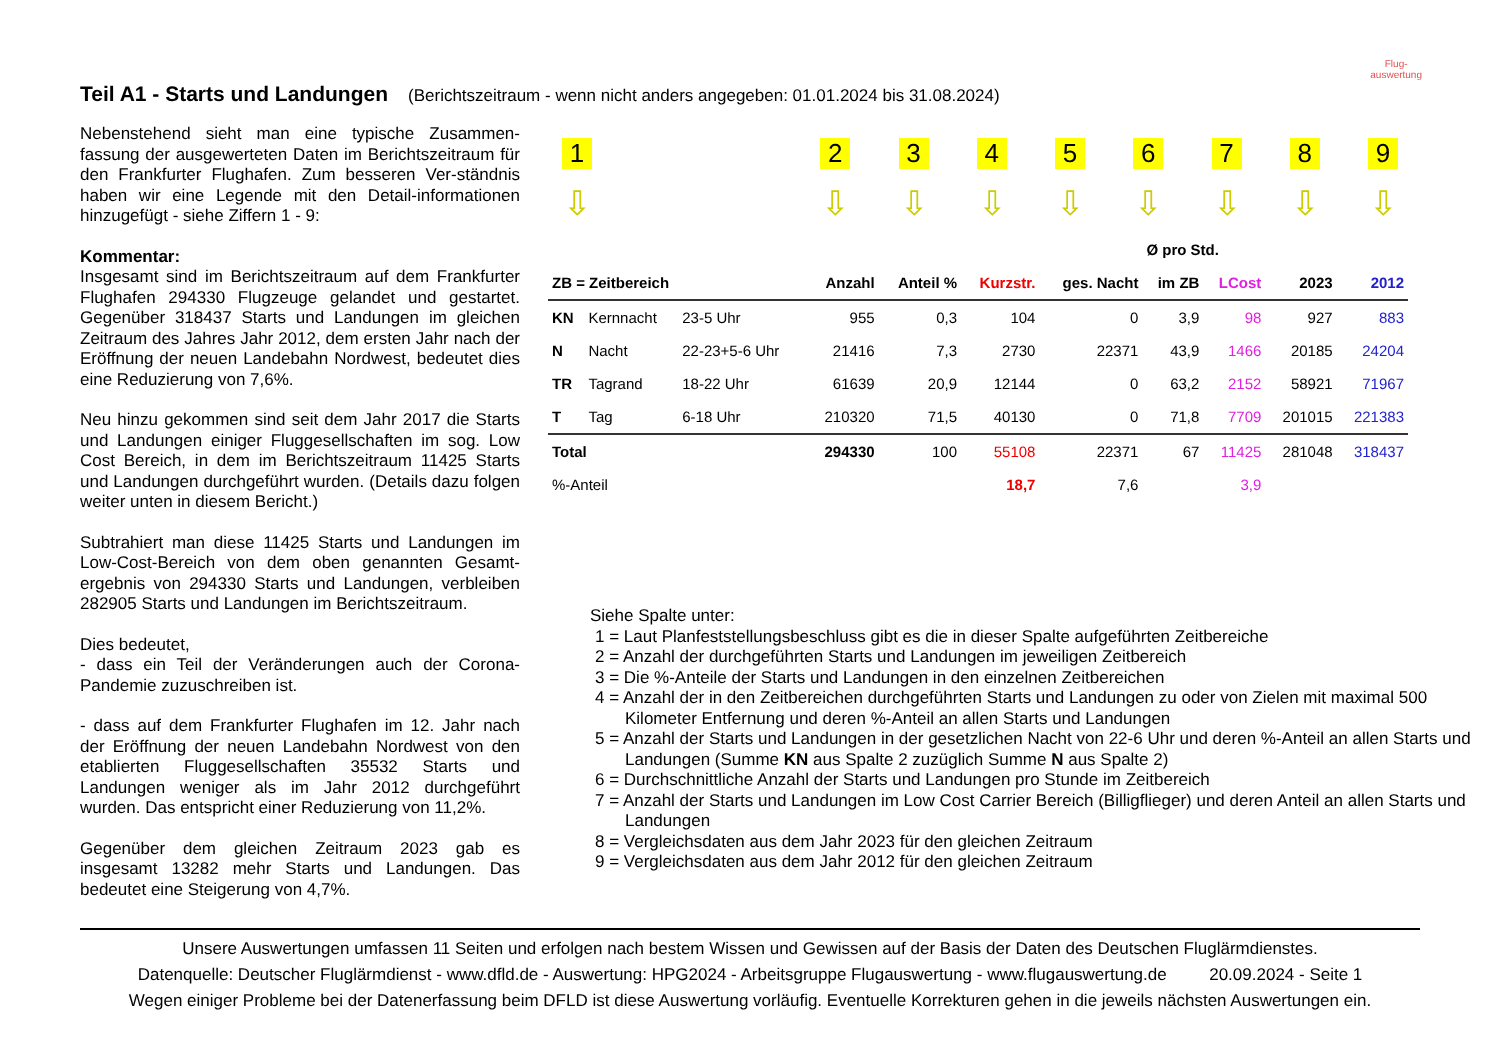Teil A1 - Starts und Landungen
(Berichtszeitraum - wenn nicht anders angegeben: 01.01.2024 bis 31.08.2024)
Flug-
auswertung
Nebenstehend sieht man eine typische Zusammen-fassung der ausgewerteten Daten im Berichtszeitraum für den Frankfurter Flughafen. Zum besseren Ver-ständnis haben wir eine Legende mit den Detail-informationen hinzugefügt - siehe Ziffern 1 - 9:
Kommentar:
Insgesamt sind im Berichtszeitraum auf dem Frankfurter Flughafen 294330 Flugzeuge gelandet und gestartet. Gegenüber 318437 Starts und Landungen im gleichen Zeitraum des Jahres Jahr 2012, dem ersten Jahr nach der Eröffnung der neuen Landebahn Nordwest, bedeutet dies eine Reduzierung von 7,6%.
Neu hinzu gekommen sind seit dem Jahr 2017 die Starts und Landungen einiger Fluggesellschaften im sog. Low Cost Bereich, in dem im Berichtszeitraum 11425 Starts und Landungen durchgeführt wurden. (Details dazu folgen weiter unten in diesem Bericht.)
Subtrahiert man diese 11425 Starts und Landungen im Low-Cost-Bereich von dem oben genannten Gesamt-ergebnis von 294330 Starts und Landungen, verbleiben 282905 Starts und Landungen im Berichtszeitraum.
Dies bedeutet,
- dass ein Teil der Veränderungen auch der Corona-Pandemie zuzuschreiben ist.
- dass auf dem Frankfurter Flughafen im 12. Jahr nach der Eröffnung der neuen Landebahn Nordwest von den etablierten Fluggesellschaften 35532 Starts und Landungen weniger als im Jahr 2012 durchgeführt wurden. Das entspricht einer Reduzierung von 11,2%.
Gegenüber dem gleichen Zeitraum 2023 gab es insgesamt 13282 mehr Starts und Landungen. Das bedeutet eine Steigerung von 4,7%.
1
⇩
2
⇩
3
⇩
4
⇩
5
⇩
6
⇩
7
⇩
8
⇩
9
⇩
| | | | | | | | Ø pro Std. | | | |
| --- | --- | --- | --- | --- | --- | --- | --- | --- | --- | --- |
| ZB = Zeitbereich | | | Anzahl | Anteil % | Kurzstr. | ges. Nacht | im ZB | LCost | 2023 | 2012 |
| KN | Kernnacht | 23-5 Uhr | 955 | 0,3 | 104 | 0 | 3,9 | 98 | 927 | 883 |
| N | Nacht | 22-23+5-6 Uhr | 21416 | 7,3 | 2730 | 22371 | 43,9 | 1466 | 20185 | 24204 |
| TR | Tagrand | 18-22 Uhr | 61639 | 20,9 | 12144 | 0 | 63,2 | 2152 | 58921 | 71967 |
| T | Tag | 6-18 Uhr | 210320 | 71,5 | 40130 | 0 | 71,8 | 7709 | 201015 | 221383 |
| Total | | | 294330 | 100 | 55108 | 22371 | 67 | 11425 | 281048 | 318437 |
| %-Anteil | | | | | 18,7 | 7,6 | | 3,9 | | |
Siehe Spalte unter:
1 = Laut Planfeststellungsbeschluss gibt es die in dieser Spalte aufgeführten Zeitbereiche
2 = Anzahl der durchgeführten Starts und Landungen im jeweiligen Zeitbereich
3 = Die %-Anteile der Starts und Landungen in den einzelnen Zeitbereichen
4 = Anzahl der in den Zeitbereichen durchgeführten Starts und Landungen zu oder von Zielen mit maximal 500 Kilometer Entfernung und deren %-Anteil an allen Starts und Landungen
5 = Anzahl der Starts und Landungen in der gesetzlichen Nacht von 22-6 Uhr und deren %-Anteil an allen Starts und Landungen (Summe KN aus Spalte 2 zuzüglich Summe N aus Spalte 2)
6 = Durchschnittliche Anzahl der Starts und Landungen pro Stunde im Zeitbereich
7 = Anzahl der Starts und Landungen im Low Cost Carrier Bereich (Billigflieger) und deren Anteil an allen Starts und Landungen
8 = Vergleichsdaten aus dem Jahr 2023 für den gleichen Zeitraum
9 = Vergleichsdaten aus dem Jahr 2012 für den gleichen Zeitraum
Unsere Auswertungen umfassen 11 Seiten und erfolgen nach bestem Wissen und Gewissen auf der Basis der Daten des Deutschen Fluglärmdienstes.
Datenquelle: Deutscher Fluglärmdienst - www.dfld.de - Auswertung: HPG2024 - Arbeitsgruppe Flugauswertung - www.flugauswertung.de 20.09.2024 - Seite 1
Wegen einiger Probleme bei der Datenerfassung beim DFLD ist diese Auswertung vorläufig. Eventuelle Korrekturen gehen in die jeweils nächsten Auswertungen ein.